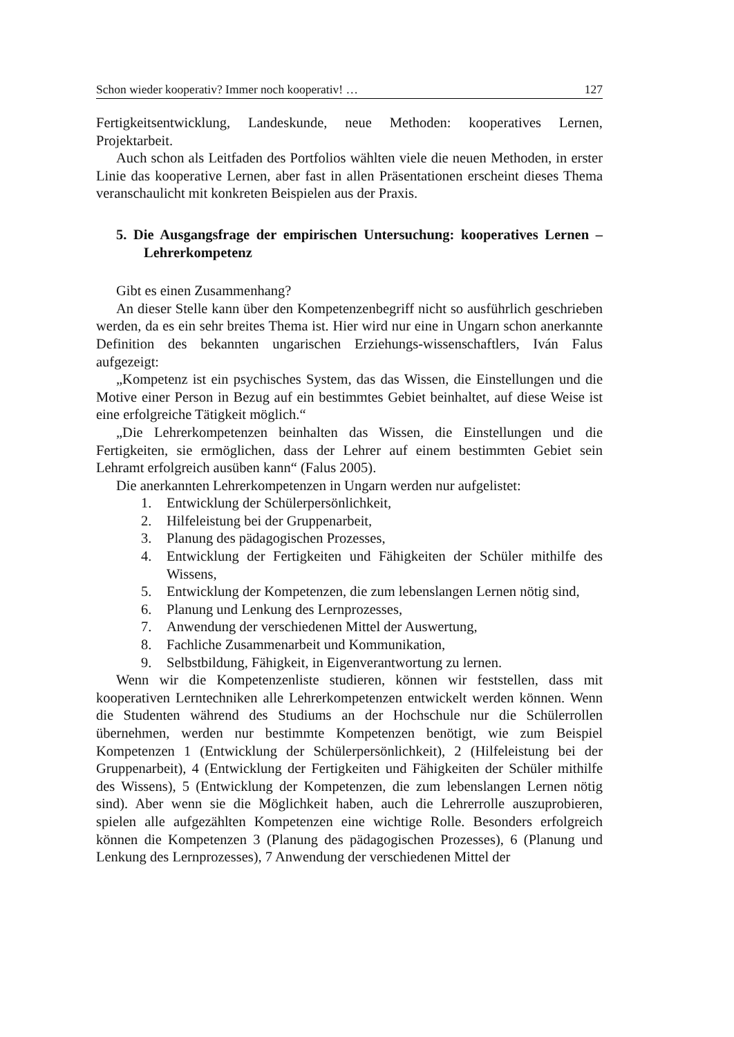Schon wieder kooperativ? Immer noch kooperativ! … 127
Fertigkeitsentwicklung, Landeskunde, neue Methoden: kooperatives Lernen, Projektarbeit.
Auch schon als Leitfaden des Portfolios wählten viele die neuen Methoden, in erster Linie das kooperative Lernen, aber fast in allen Präsentationen erscheint dieses Thema veranschaulicht mit konkreten Beispielen aus der Praxis.
5. Die Ausgangsfrage der empirischen Untersuchung: kooperatives Lernen – Lehrerkompetenz
Gibt es einen Zusammenhang?
An dieser Stelle kann über den Kompetenzenbegriff nicht so ausführlich geschrieben werden, da es ein sehr breites Thema ist. Hier wird nur eine in Ungarn schon anerkannte Definition des bekannten ungarischen Erziehungs-wissenschaftlers, Iván Falus aufgezeigt:
„Kompetenz ist ein psychisches System, das das Wissen, die Einstellungen und die Motive einer Person in Bezug auf ein bestimmtes Gebiet beinhaltet, auf diese Weise ist eine erfolgreiche Tätigkeit möglich.“
„Die Lehrerkompetenzen beinhalten das Wissen, die Einstellungen und die Fertigkeiten, sie ermöglichen, dass der Lehrer auf einem bestimmten Gebiet sein Lehramt erfolgreich ausüben kann“ (Falus 2005).
Die anerkannten Lehrerkompetenzen in Ungarn werden nur aufgelistet:
1. Entwicklung der Schülerpersönlichkeit,
2. Hilfeleistung bei der Gruppenarbeit,
3. Planung des pädagogischen Prozesses,
4. Entwicklung der Fertigkeiten und Fähigkeiten der Schüler mithilfe des Wissens,
5. Entwicklung der Kompetenzen, die zum lebenslangen Lernen nötig sind,
6. Planung und Lenkung des Lernprozesses,
7. Anwendung der verschiedenen Mittel der Auswertung,
8. Fachliche Zusammenarbeit und Kommunikation,
9. Selbstbildung, Fähigkeit, in Eigenverantwortung zu lernen.
Wenn wir die Kompetenzenliste studieren, können wir feststellen, dass mit kooperativen Lerntechniken alle Lehrerkompetenzen entwickelt werden können. Wenn die Studenten während des Studiums an der Hochschule nur die Schülerrollen übernehmen, werden nur bestimmte Kompetenzen benötigt, wie zum Beispiel Kompetenzen 1 (Entwicklung der Schülerpersönlichkeit), 2 (Hilfeleistung bei der Gruppenarbeit), 4 (Entwicklung der Fertigkeiten und Fähigkeiten der Schüler mithilfe des Wissens), 5 (Entwicklung der Kompetenzen, die zum lebenslangen Lernen nötig sind). Aber wenn sie die Möglichkeit haben, auch die Lehrerrolle auszuprobieren, spielen alle aufgezählten Kompetenzen eine wichtige Rolle. Besonders erfolgreich können die Kompetenzen 3 (Planung des pädagogischen Prozesses), 6 (Planung und Lenkung des Lernprozesses), 7 Anwendung der verschiedenen Mittel der